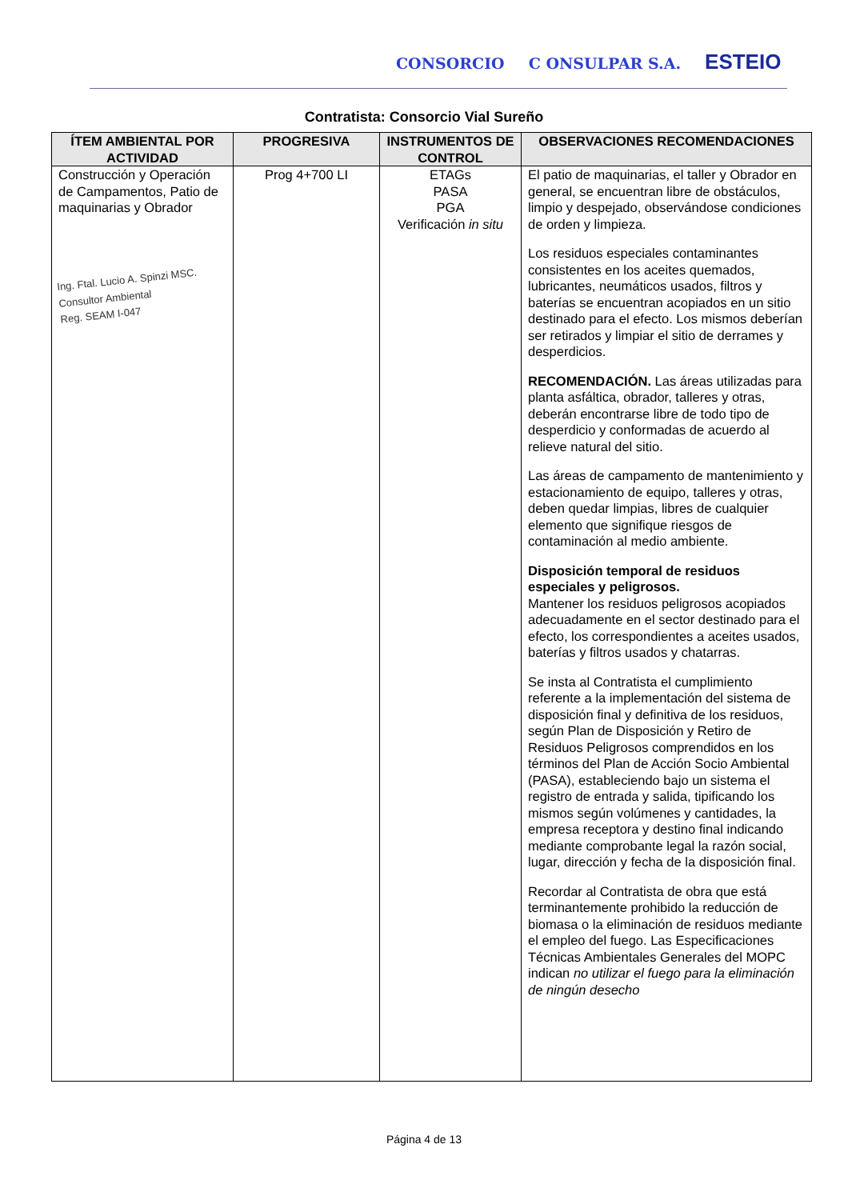CONSORCIO C ONSULPAR S.A. ESTEIO
Contratista: Consorcio Vial Sureño
| ÍTEM AMBIENTAL POR ACTIVIDAD | PROGRESIVA | INSTRUMENTOS DE CONTROL | OBSERVACIONES RECOMENDACIONES |
| --- | --- | --- | --- |
| Construcción y Operación de Campamentos, Patio de maquinarias y Obrador Ing. Ftal. Lucio A. Spinzi MSC. Consultor Ambiental Reg. SEAM I-047 | Prog 4+700 LI | ETAGs PASA PGA Verificación in situ | El patio de maquinarias, el taller y Obrador en general, se encuentran libre de obstáculos, limpio y despejado, observándose condiciones de orden y limpieza. Los residuos especiales contaminantes consistentes en los aceites quemados, lubricantes, neumáticos usados, filtros y baterías se encuentran acopiados en un sitio destinado para el efecto. Los mismos deberían ser retirados y limpiar el sitio de derrames y desperdicios. RECOMENDACIÓN. Las áreas utilizadas para planta asfáltica, obrador, talleres y otras, deberán encontrarse libre de todo tipo de desperdicio y conformadas de acuerdo al relieve natural del sitio. Las áreas de campamento de mantenimiento y estacionamiento de equipo, talleres y otras, deben quedar limpias, libres de cualquier elemento que signifique riesgos de contaminación al medio ambiente. Disposición temporal de residuos especiales y peligrosos. Mantener los residuos peligrosos acopiados adecuadamente en el sector destinado para el efecto, los correspondientes a aceites usados, baterías y filtros usados y chatarras. Se insta al Contratista el cumplimiento referente a la implementación del sistema de disposición final y definitiva de los residuos, según Plan de Disposición y Retiro de Residuos Peligrosos comprendidos en los términos del Plan de Acción Socio Ambiental (PASA), estableciendo bajo un sistema el registro de entrada y salida, tipificando los mismos según volúmenes y cantidades, la empresa receptora y destino final indicando mediante comprobante legal la razón social, lugar, dirección y fecha de la disposición final. Recordar al Contratista de obra que está terminantemente prohibido la reducción de biomasa o la eliminación de residuos mediante el empleo del fuego. Las Especificaciones Técnicas Ambientales Generales del MOPC indican no utilizar el fuego para la eliminación de ningún desecho |
Página 4 de 13